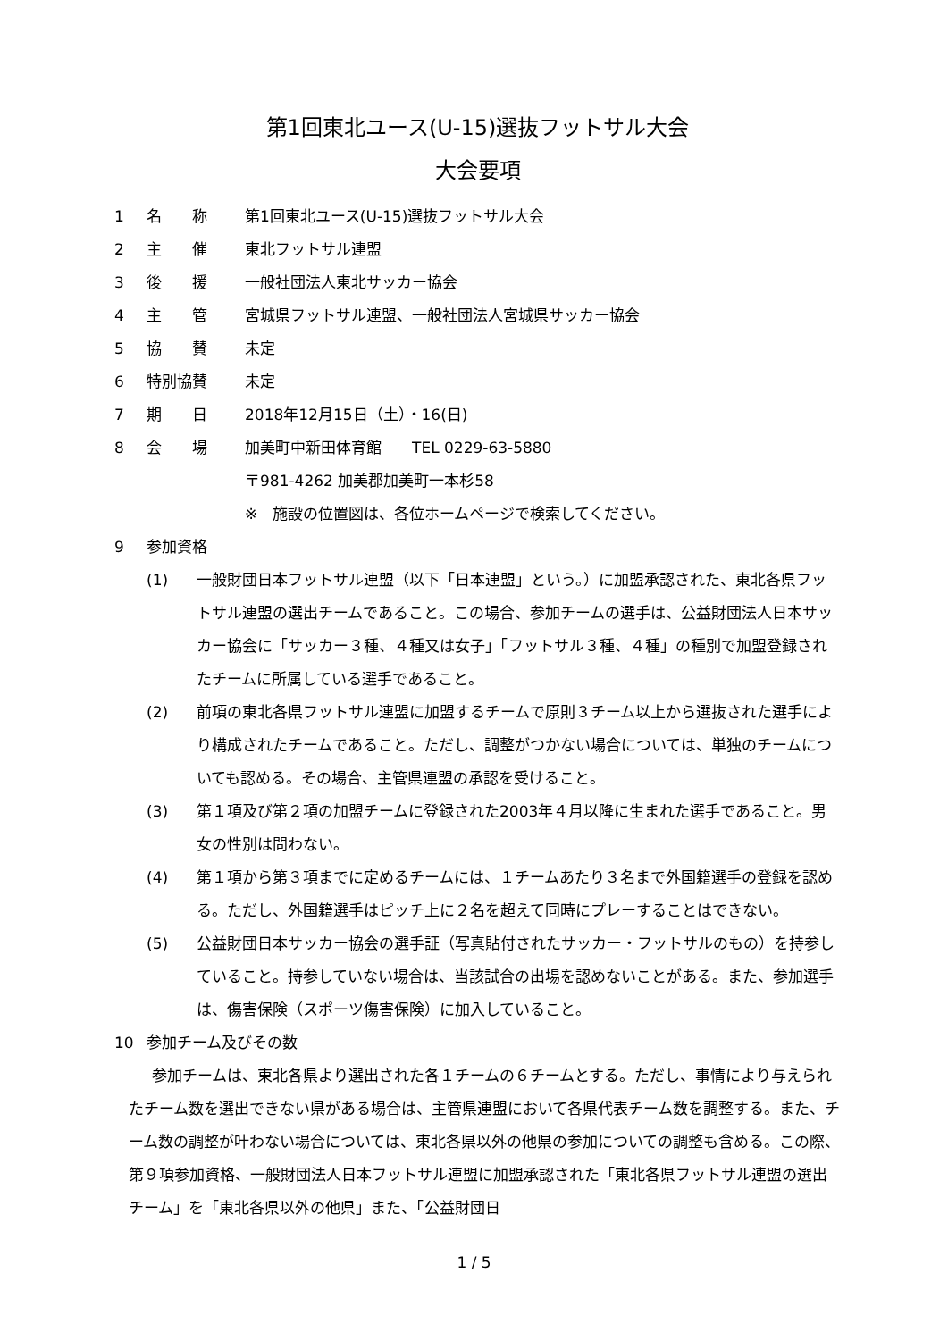第1回東北ユース(U-15)選抜フットサル大会
大会要項
1 名　　称 第1回東北ユース(U-15)選抜フットサル大会
2 主　　催 東北フットサル連盟
3 後　　援 一般社団法人東北サッカー協会
4 主　　管 宮城県フットサル連盟、一般社団法人宮城県サッカー協会
5 協　　賛 未定
6 特別協賛 未定
7 期　　日 2018年12月15日（土）・16(日)
8 会　　場 加美町中新田体育館　　TEL 0229-63-5880
〒981-4262 加美郡加美町一本杉58
※　施設の位置図は、各位ホームページで検索してください。
9 参加資格
(1) 一般財団日本フットサル連盟（以下「日本連盟」という。）に加盟承認された、東北各県フットサル連盟の選出チームであること。この場合、参加チームの選手は、公益財団法人日本サッカー協会に「サッカー３種、４種又は女子」「フットサル３種、４種」の種別で加盟登録されたチームに所属している選手であること。
(2) 前項の東北各県フットサル連盟に加盟するチームで原則３チーム以上から選抜された選手により構成されたチームであること。ただし、調整がつかない場合については、単独のチームについても認める。その場合、主管県連盟の承認を受けること。
(3) 第１項及び第２項の加盟チームに登録された2003年４月以降に生まれた選手であること。男女の性別は問わない。
(4) 第１項から第３項までに定めるチームには、１チームあたり３名まで外国籍選手の登録を認める。ただし、外国籍選手はピッチ上に２名を超えて同時にプレーすることはできない。
(5) 公益財団日本サッカー協会の選手証（写真貼付されたサッカー・フットサルのもの）を持参していること。持参していない場合は、当該試合の出場を認めないことがある。また、参加選手は、傷害保険（スポーツ傷害保険）に加入していること。
10 参加チーム及びその数
参加チームは、東北各県より選出された各１チームの６チームとする。ただし、事情により与えられたチーム数を選出できない県がある場合は、主管県連盟において各県代表チーム数を調整する。また、チーム数の調整が叶わない場合については、東北各県以外の他県の参加についての調整も含める。この際、第９項参加資格、一般財団法人日本フットサル連盟に加盟承認された「東北各県フットサル連盟の選出チーム」を「東北各県以外の他県」また、「公益財団日
1 / 5